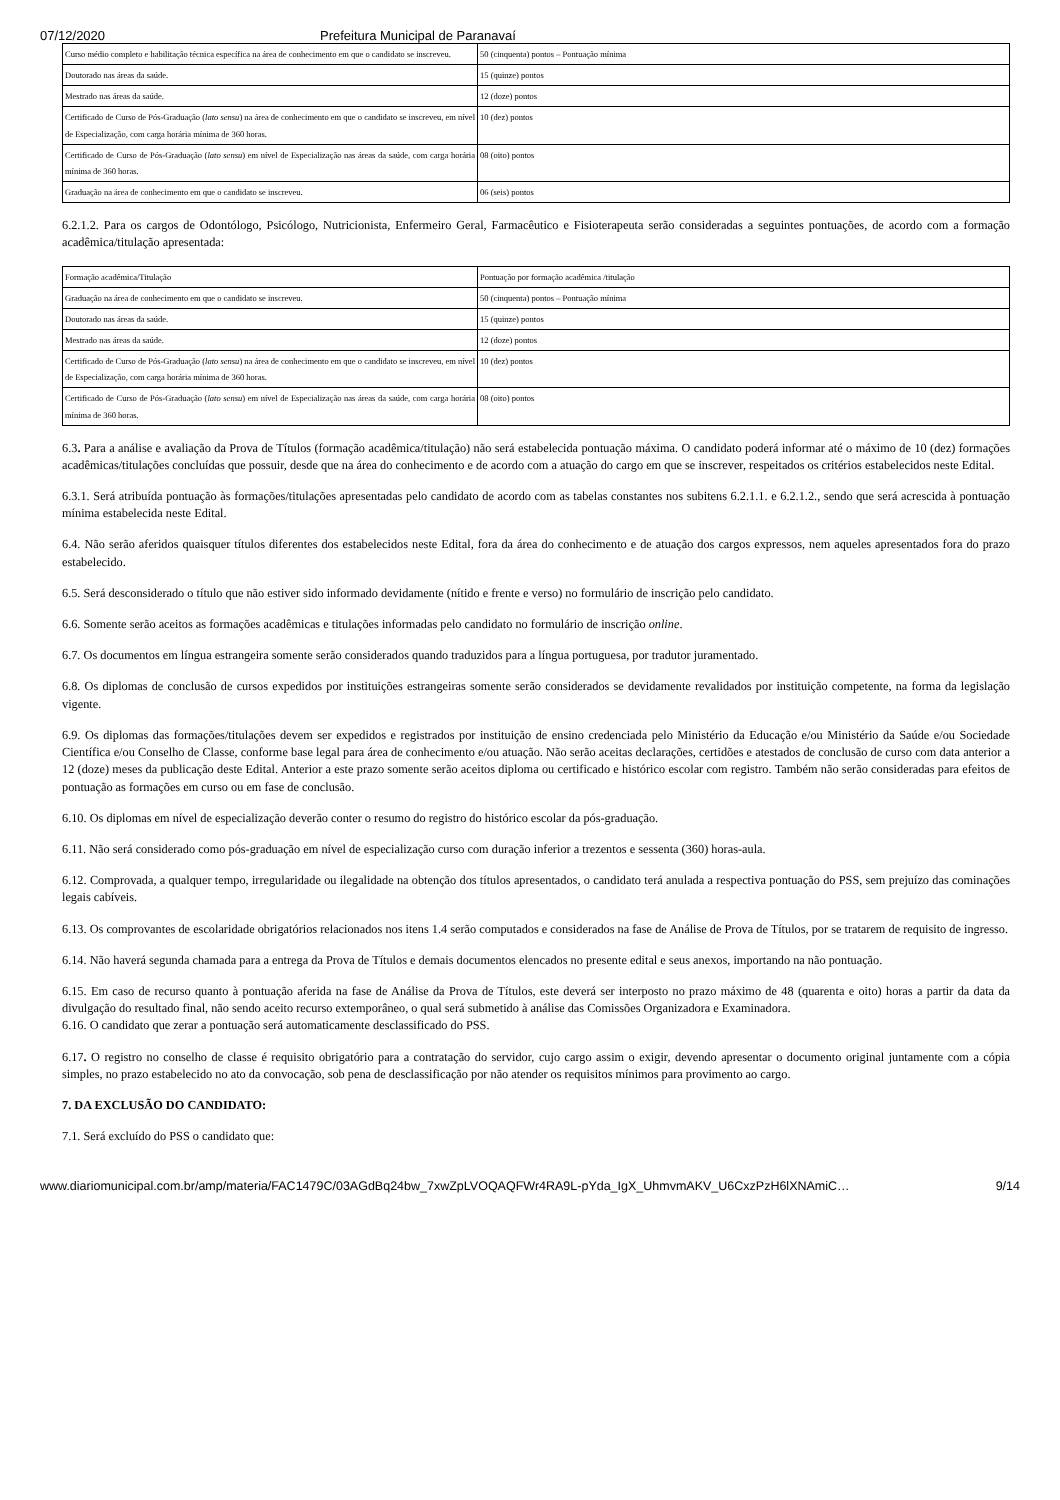07/12/2020 Prefeitura Municipal de Paranavaí
| Curso médio completo e habilitação técnica específica na área de conhecimento em que o candidato se inscreveu. | 50 (cinquenta) pontos – Pontuação mínima |
| Doutorado nas áreas da saúde. | 15 (quinze) pontos |
| Mestrado nas áreas da saúde. | 12 (doze) pontos |
| Certificado de Curso de Pós-Graduação ( lato sensu ) na área de conhecimento em que o candidato se inscreveu, em nível de Especialização, com carga horária mínima de 360 horas. | 10 (dez) pontos |
| Certificado de Curso de Pós-Graduação ( lato sensu ) em nível de Especialização nas áreas da saúde, com carga horária mínima de 360 horas. | 08 (oito) pontos |
| Graduação na área de conhecimento em que o candidato se inscreveu. | 06 (seis) pontos |
6.2.1.2. Para os cargos de Odontólogo, Psicólogo, Nutricionista, Enfermeiro Geral, Farmacêutico e Fisioterapeuta serão consideradas a seguintes pontuações, de acordo com a formação acadêmica/titulação apresentada:
| Formação acadêmica/Titulação | Pontuação por formação acadêmica /titulação |
| Graduação na área de conhecimento em que o candidato se inscreveu. | 50 (cinquenta) pontos – Pontuação mínima |
| Doutorado nas áreas da saúde. | 15 (quinze) pontos |
| Mestrado nas áreas da saúde. | 12 (doze) pontos |
| Certificado de Curso de Pós-Graduação ( lato sensu ) na área de conhecimento em que o candidato se inscreveu, em nível de Especialização, com carga horária mínima de 360 horas. | 10 (dez) pontos |
| Certificado de Curso de Pós-Graduação ( lato sensu ) em nível de Especialização nas áreas da saúde, com carga horária mínima de 360 horas. | 08 (oito) pontos |
6.3. Para a análise e avaliação da Prova de Títulos (formação acadêmica/titulação) não será estabelecida pontuação máxima. O candidato poderá informar até o máximo de 10 (dez) formações acadêmicas/titulações concluídas que possuir, desde que na área do conhecimento e de acordo com a atuação do cargo em que se inscrever, respeitados os critérios estabelecidos neste Edital.
6.3.1. Será atribuída pontuação às formações/titulações apresentadas pelo candidato de acordo com as tabelas constantes nos subitens 6.2.1.1. e 6.2.1.2., sendo que será acrescida à pontuação mínima estabelecida neste Edital.
6.4. Não serão aferidos quaisquer títulos diferentes dos estabelecidos neste Edital, fora da área do conhecimento e de atuação dos cargos expressos, nem aqueles apresentados fora do prazo estabelecido.
6.5. Será desconsiderado o título que não estiver sido informado devidamente (nítido e frente e verso) no formulário de inscrição pelo candidato.
6.6. Somente serão aceitos as formações acadêmicas e titulações informadas pelo candidato no formulário de inscrição online.
6.7. Os documentos em língua estrangeira somente serão considerados quando traduzidos para a língua portuguesa, por tradutor juramentado.
6.8. Os diplomas de conclusão de cursos expedidos por instituições estrangeiras somente serão considerados se devidamente revalidados por instituição competente, na forma da legislação vigente.
6.9. Os diplomas das formações/titulações devem ser expedidos e registrados por instituição de ensino credenciada pelo Ministério da Educação e/ou Ministério da Saúde e/ou Sociedade Científica e/ou Conselho de Classe, conforme base legal para área de conhecimento e/ou atuação. Não serão aceitas declarações, certidões e atestados de conclusão de curso com data anterior a 12 (doze) meses da publicação deste Edital. Anterior a este prazo somente serão aceitos diploma ou certificado e histórico escolar com registro. Também não serão consideradas para efeitos de pontuação as formações em curso ou em fase de conclusão.
6.10. Os diplomas em nível de especialização deverão conter o resumo do registro do histórico escolar da pós-graduação.
6.11. Não será considerado como pós-graduação em nível de especialização curso com duração inferior a trezentos e sessenta (360) horas-aula.
6.12. Comprovada, a qualquer tempo, irregularidade ou ilegalidade na obtenção dos títulos apresentados, o candidato terá anulada a respectiva pontuação do PSS, sem prejuízo das cominações legais cabíveis.
6.13. Os comprovantes de escolaridade obrigatórios relacionados nos itens 1.4 serão computados e considerados na fase de Análise de Prova de Títulos, por se tratarem de requisito de ingresso.
6.14. Não haverá segunda chamada para a entrega da Prova de Títulos e demais documentos elencados no presente edital e seus anexos, importando na não pontuação.
6.15. Em caso de recurso quanto à pontuação aferida na fase de Análise da Prova de Títulos, este deverá ser interposto no prazo máximo de 48 (quarenta e oito) horas a partir da data da divulgação do resultado final, não sendo aceito recurso extemporâneo, o qual será submetido à análise das Comissões Organizadora e Examinadora.
6.16. O candidato que zerar a pontuação será automaticamente desclassificado do PSS.
6.17. O registro no conselho de classe é requisito obrigatório para a contratação do servidor, cujo cargo assim o exigir, devendo apresentar o documento original juntamente com a cópia simples, no prazo estabelecido no ato da convocação, sob pena de desclassificação por não atender os requisitos mínimos para provimento ao cargo.
7. DA EXCLUSÃO DO CANDIDATO:
7.1. Será excluído do PSS o candidato que:
www.diariomunicipal.com.br/amp/materia/FAC1479C/03AGdBq24bw_7xwZpLVOQAQFWr4RA9L-pYda_IgX_UhmvmAKV_U6CxzPzH6lXNAmiC… 9/14